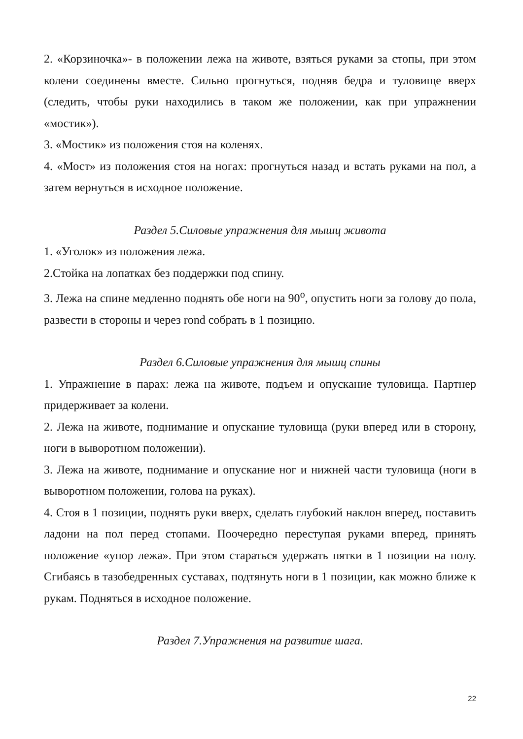2. «Корзиночка»- в положении лежа на животе, взяться руками за стопы, при этом колени соединены вместе. Сильно прогнуться, подняв бедра и туловище вверх (следить, чтобы руки находились в таком же положении, как при упражнении «мостик»).
3. «Мостик» из положения стоя на коленях.
4. «Мост» из положения стоя на ногах: прогнуться назад и встать руками на пол, а затем вернуться в исходное положение.
Раздел 5.Силовые упражнения для мышц живота
1. «Уголок» из положения лежа.
2.Стойка на лопатках без поддержки под спину.
3. Лежа на спине медленно поднять обе ноги на 90<sup>о</sup>, опустить ноги за голову до пола, развести в стороны и через rond собрать в 1 позицию.
Раздел 6.Силовые упражнения для мышц спины
1. Упражнение в парах: лежа на животе, подъем и опускание туловища. Партнер придерживает за колени.
2. Лежа на животе, поднимание и опускание туловища (руки вперед или в сторону, ноги в выворотном положении).
3. Лежа на животе, поднимание и опускание ног и нижней части туловища (ноги в выворотном положении, голова на руках).
4. Стоя в 1 позиции, поднять руки вверх, сделать глубокий наклон вперед, поставить ладони на пол перед стопами. Поочередно переступая руками вперед, принять положение «упор лежа». При этом стараться удержать пятки в 1 позиции на полу. Сгибаясь в тазобедренных суставах, подтянуть ноги в 1 позиции, как можно ближе к рукам. Подняться в исходное положение.
Раздел 7.Упражнения на развитие шага.
22